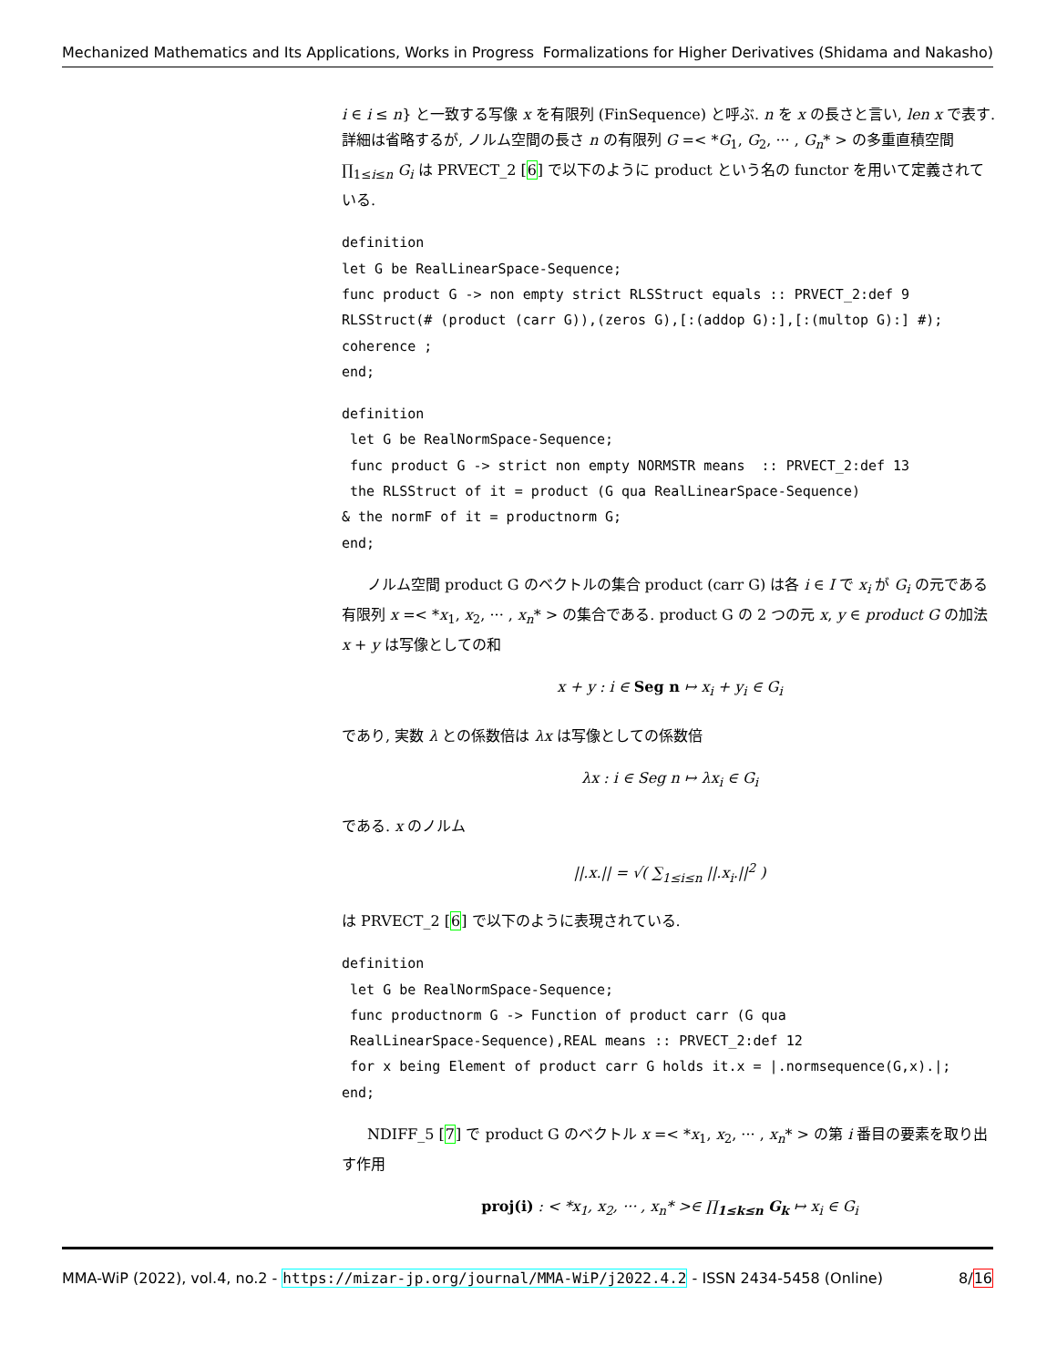Mechanized Mathematics and Its Applications, Works in Progress Formalizations for Higher Derivatives (Shidama and Nakasho)
i ∈ i ≤ n} と一致する写像 x を有限列 (FinSequence) と呼ぶ. n を x の長さと言い, len x で表す. 詳細は省略するが, ノルム空間の長さ n の有限列 G =< *G<sub>1</sub>, G<sub>2</sub>, ··· , G<sub>n</sub>* > の多重直積空間 ∏<sub>1≤i≤n</sub> G<sub>i</sub> は PRVECT_2 [6] で以下のように product という名の functor を用いて定義されている.
definition
let G be RealLinearSpace-Sequence;
func product G -> non empty strict RLSStruct equals :: PRVECT_2:def 9
RLSStruct(# (product (carr G)),(zeros G),[:(addop G):],[:(multop G):] #);
coherence ;
end;
definition
 let G be RealNormSpace-Sequence;
 func product G -> strict non empty NORMSTR means  :: PRVECT_2:def 13
 the RLSStruct of it = product (G qua RealLinearSpace-Sequence)
& the normF of it = productnorm G;
end;
ノルム空間 product G のベクトルの集合 product (carr G) は各 i ∈ I で x<sub>i</sub> が G<sub>i</sub> の元である有限列 x =< *x<sub>1</sub>, x<sub>2</sub>, ··· , x<sub>n</sub>* > の集合である. product G の 2 つの元 x, y ∈ product G の加法 x + y は写像としての和
x + y : i ∈ Seg n ↦ x<sub>i</sub> + y<sub>i</sub> ∈ G<sub>i</sub>
であり, 実数 λ との係数倍は λx は写像としての係数倍
λx : i ∈ Seg n ↦ λx<sub>i</sub> ∈ G<sub>i</sub>
である. x のノルム
||.x.|| = √( ∑<sub>1≤i≤n</sub> ||.x<sub>i</sub>.||<sup>2</sup> )
は PRVECT_2 [6] で以下のように表現されている.
definition
 let G be RealNormSpace-Sequence;
 func productnorm G -> Function of product carr (G qua
 RealLinearSpace-Sequence),REAL means :: PRVECT_2:def 12
 for x being Element of product carr G holds it.x = |.normsequence(G,x).|;
end;
NDIFF_5 [7] で product G のベクトル x =< *x<sub>1</sub>, x<sub>2</sub>, ··· , x<sub>n</sub>* > の第 i 番目の要素を取り出す作用
proj(i) : < *x<sub>1</sub>, x<sub>2</sub>, ··· , x<sub>n</sub>* >∈ ∏<sub>1≤k≤n</sub> G<sub>k</sub> ↦ x<sub>i</sub> ∈ G<sub>i</sub>
MMA-WiP (2022), vol.4, no.2 - https://mizar-jp.org/journal/MMA-WiP/j2022.4.2 - ISSN 2434-5458 (Online) 8/16